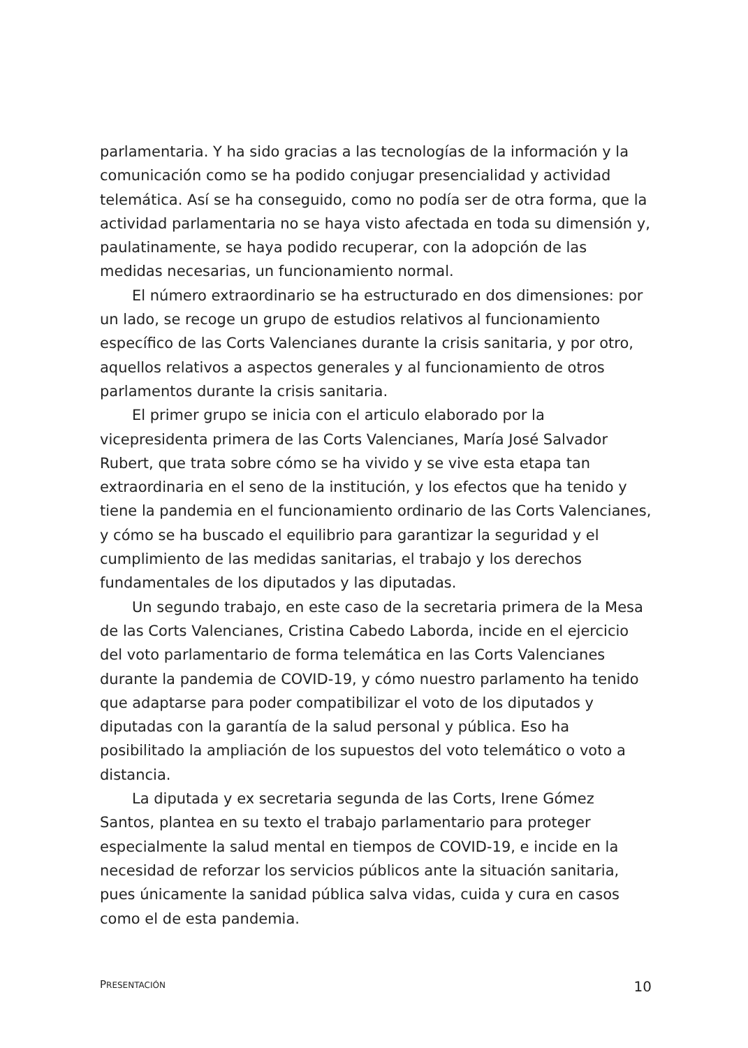parlamentaria. Y ha sido gracias a las tecnologías de la información y la comunicación como se ha podido conjugar presencialidad y actividad telemática. Así se ha conseguido, como no podía ser de otra forma, que la actividad parlamentaria no se haya visto afectada en toda su dimensión y, paulatinamente, se haya podido recuperar, con la adopción de las medidas necesarias, un funcionamiento normal.
El número extraordinario se ha estructurado en dos dimensiones: por un lado, se recoge un grupo de estudios relativos al funcionamiento específico de las Corts Valencianes durante la crisis sanitaria, y por otro, aquellos relativos a aspectos generales y al funcionamiento de otros parlamentos durante la crisis sanitaria.
El primer grupo se inicia con el articulo elaborado por la vicepresidenta primera de las Corts Valencianes, María José Salvador Rubert, que trata sobre cómo se ha vivido y se vive esta etapa tan extraordinaria en el seno de la institución, y los efectos que ha tenido y tiene la pandemia en el funcionamiento ordinario de las Corts Valencianes, y cómo se ha buscado el equilibrio para garantizar la seguridad y el cumplimiento de las medidas sanitarias, el trabajo y los derechos fundamentales de los diputados y las diputadas.
Un segundo trabajo, en este caso de la secretaria primera de la Mesa de las Corts Valencianes, Cristina Cabedo Laborda, incide en el ejercicio del voto parlamentario de forma telemática en las Corts Valencianes durante la pandemia de COVID-19, y cómo nuestro parlamento ha tenido que adaptarse para poder compatibilizar el voto de los diputados y diputadas con la garantía de la salud personal y pública. Eso ha posibilitado la ampliación de los supuestos del voto telemático o voto a distancia.
La diputada y ex secretaria segunda de las Corts, Irene Gómez Santos, plantea en su texto el trabajo parlamentario para proteger especialmente la salud mental en tiempos de COVID-19, e incide en la necesidad de reforzar los servicios públicos ante la situación sanitaria, pues únicamente la sanidad pública salva vidas, cuida y cura en casos como el de esta pandemia.
PRESENTACIÓN 10